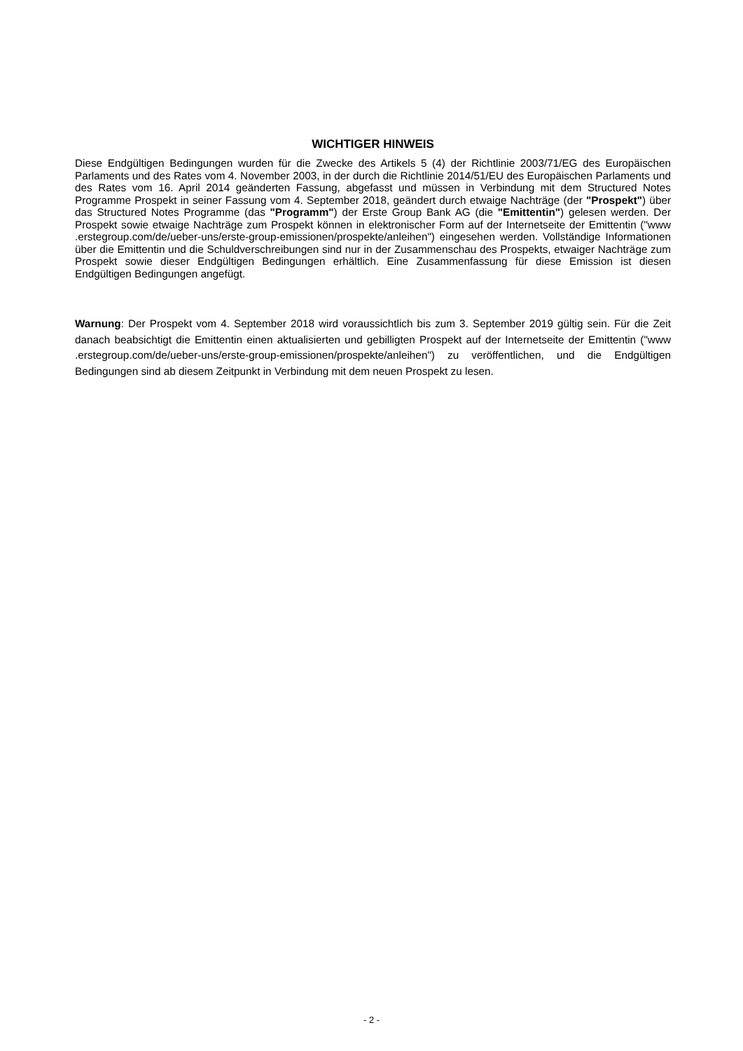WICHTIGER HINWEIS
Diese Endgültigen Bedingungen wurden für die Zwecke des Artikels 5 (4) der Richtlinie 2003/71/EG des Europäischen Parlaments und des Rates vom 4. November 2003, in der durch die Richtlinie 2014/51/EU des Europäischen Parlaments und des Rates vom 16. April 2014 geänderten Fassung, abgefasst und müssen in Verbindung mit dem Structured Notes Programme Prospekt in seiner Fassung vom 4. September 2018, geändert durch etwaige Nachträge (der "Prospekt") über das Structured Notes Programme (das "Programm") der Erste Group Bank AG (die "Emittentin") gelesen werden. Der Prospekt sowie etwaige Nachträge zum Prospekt können in elektronischer Form auf der Internetseite der Emittentin ("www .erstegroup.com/de/ueber-uns/erste-group-emissionen/prospekte/anleihen") eingesehen werden. Vollständige Informationen über die Emittentin und die Schuldverschreibungen sind nur in der Zusammenschau des Prospekts, etwaiger Nachträge zum Prospekt sowie dieser Endgültigen Bedingungen erhältlich. Eine Zusammenfassung für diese Emission ist diesen Endgültigen Bedingungen angefügt.
Warnung: Der Prospekt vom 4. September 2018 wird voraussichtlich bis zum 3. September 2019 gültig sein. Für die Zeit danach beabsichtigt die Emittentin einen aktualisierten und gebilligten Prospekt auf der Internetseite der Emittentin ("www .erstegroup.com/de/ueber-uns/erste-group-emissionen/prospekte/anleihen") zu veröffentlichen, und die Endgültigen Bedingungen sind ab diesem Zeitpunkt in Verbindung mit dem neuen Prospekt zu lesen.
- 2 -